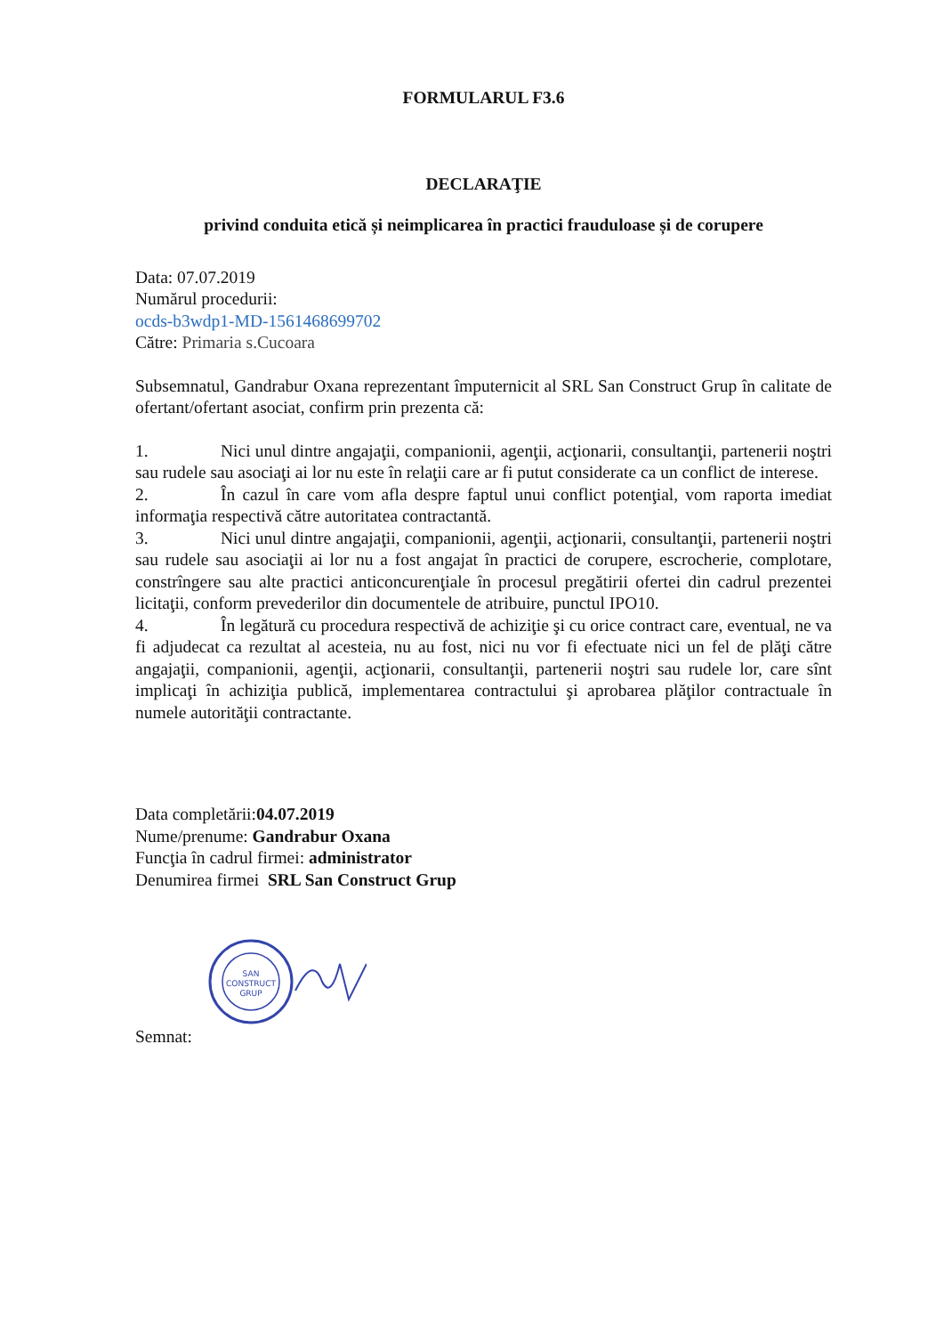FORMULARUL F3.6
DECLARAŢIE
privind conduita etică și neimplicarea în practici frauduloase și de corupere
Data: 07.07.2019
Numărul procedurii:
ocds-b3wdp1-MD-1561468699702
Către: Primaria s.Cucoara
Subsemnatul, Gandrabur Oxana reprezentant împuternicit al SRL San Construct Grup în calitate de ofertant/ofertant asociat, confirm prin prezenta că:
1. Nici unul dintre angajaţii, companionii, agenţii, acţionarii, consultanţii, partenerii noştri sau rudele sau asociaţi ai lor nu este în relaţii care ar fi putut considerate ca un conflict de interese.
2. În cazul în care vom afla despre faptul unui conflict potenţial, vom raporta imediat informaţia respectivă către autoritatea contractantă.
3. Nici unul dintre angajaţii, companionii, agenţii, acţionarii, consultanţii, partenerii noştri sau rudele sau asociaţii ai lor nu a fost angajat în practici de corupere, escrocherie, complotare, constrîngere sau alte practici anticoncurenţiale în procesul pregătirii ofertei din cadrul prezentei licitaţii, conform prevederilor din documentele de atribuire, punctul IPO10.
4. În legătură cu procedura respectivă de achiziţie şi cu orice contract care, eventual, ne va fi adjudecat ca rezultat al acesteia, nu au fost, nici nu vor fi efectuate nici un fel de plăţi către angajaţii, companionii, agenţii, acţionarii, consultanţii, partenerii noştri sau rudele lor, care sînt implicaţi în achiziţia publică, implementarea contractului şi aprobarea plăţilor contractuale în numele autorităţii contractante.
Data completării:04.07.2019
Nume/prenume: Gandrabur Oxana
Funcţia în cadrul firmei: administrator
Denumirea firmei SRL San Construct Grup
SAN
CONSTRUCT
GRUP
Semnat: